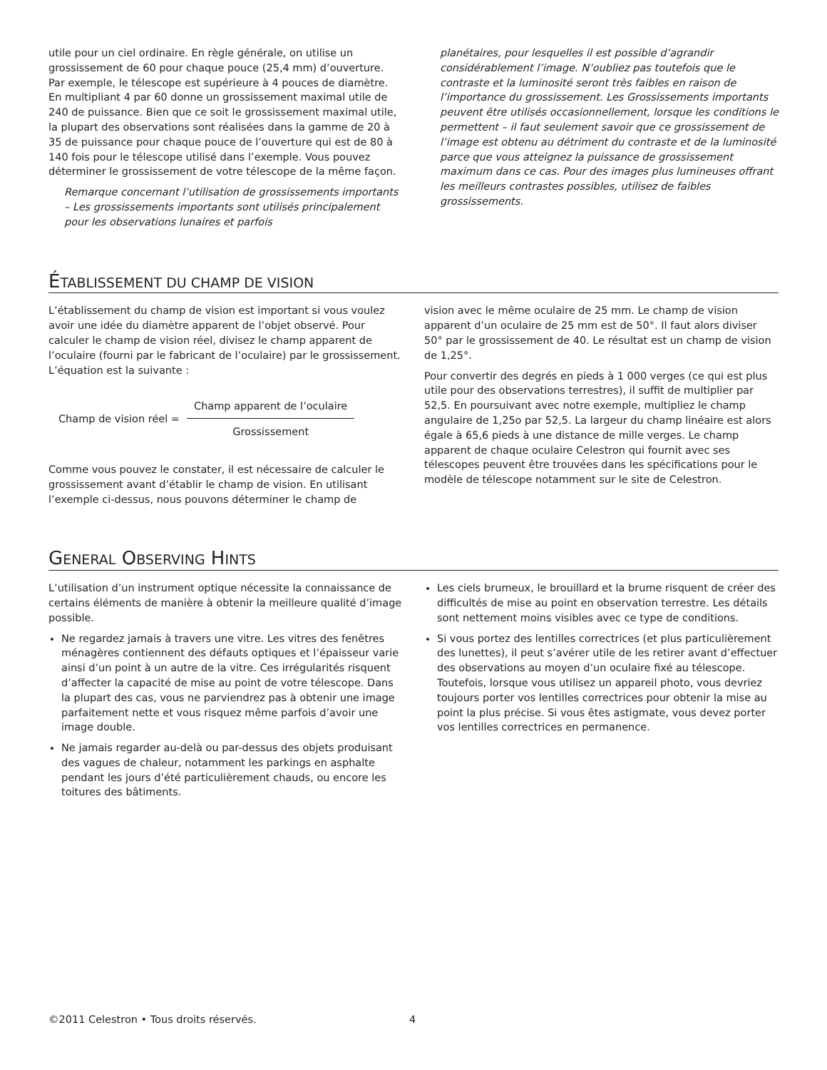utile pour un ciel ordinaire. En règle générale, on utilise un grossissement de 60 pour chaque pouce (25,4 mm) d’ouverture. Par exemple, le télescope est supérieure à 4 pouces de diamètre. En multipliant 4 par 60 donne un grossissement maximal utile de 240 de puissance. Bien que ce soit le grossissement maximal utile, la plupart des observations sont réalisées dans la gamme de 20 à 35 de puissance pour chaque pouce de l’ouverture qui est de 80 à 140 fois pour le télescope utilisé dans l’exemple. Vous pouvez déterminer le grossissement de votre télescope de la même façon.
Remarque concernant l’utilisation de grossissements importants – Les grossissements importants sont utilisés principalement pour les observations lunaires et parfois
planétaires, pour lesquelles il est possible d’agrandir considérablement l’image. N’oubliez pas toutefois que le contraste et la luminosité seront très faibles en raison de l’importance du grossissement. Les Grossissements importants peuvent être utilisés occasionnellement, lorsque les conditions le permettent – il faut seulement savoir que ce grossissement de l’image est obtenu au détriment du contraste et de la luminosité parce que vous atteignez la puissance de grossissement maximum dans ce cas. Pour des images plus lumineuses offrant les meilleurs contrastes possibles, utilisez de faibles grossissements.
ÉTABLISSEMENT DU CHAMP DE VISION
L’établissement du champ de vision est important si vous voulez avoir une idée du diamètre apparent de l’objet observé. Pour calculer le champ de vision réel, divisez le champ apparent de l’oculaire (fourni par le fabricant de l’oculaire) par le grossissement. L’équation est la suivante :
Champ de vision réel =
Champ apparent de l’oculaire
Grossissement
Comme vous pouvez le constater, il est nécessaire de calculer le grossissement avant d’établir le champ de vision. En utilisant l’exemple ci-dessus, nous pouvons déterminer le champ de
vision avec le même oculaire de 25 mm. Le champ de vision apparent d’un oculaire de 25 mm est de 50°. Il faut alors diviser 50° par le grossissement de 40. Le résultat est un champ de vision de 1,25°.
Pour convertir des degrés en pieds à 1 000 verges (ce qui est plus utile pour des observations terrestres), il suffit de multiplier par 52,5. En poursuivant avec notre exemple, multipliez le champ angulaire de 1,25o par 52,5. La largeur du champ linéaire est alors égale à 65,6 pieds à une distance de mille verges. Le champ apparent de chaque oculaire Celestron qui fournit avec ses télescopes peuvent être trouvées dans les spécifications pour le modèle de télescope notamment sur le site de Celestron.
GENERAL OBSERVING HINTS
L’utilisation d’un instrument optique nécessite la connaissance de certains éléments de manière à obtenir la meilleure qualité d’image possible.
Ne regardez jamais à travers une vitre. Les vitres des fenêtres ménagères contiennent des défauts optiques et l’épaisseur varie ainsi d’un point à un autre de la vitre. Ces irrégularités risquent d’affecter la capacité de mise au point de votre télescope. Dans la plupart des cas, vous ne parviendrez pas à obtenir une image parfaitement nette et vous risquez même parfois d’avoir une image double.
Ne jamais regarder au-delà ou par-dessus des objets produisant des vagues de chaleur, notamment les parkings en asphalte pendant les jours d’été particulièrement chauds, ou encore les toitures des bâtiments.
Les ciels brumeux, le brouillard et la brume risquent de créer des difficultés de mise au point en observation terrestre. Les détails sont nettement moins visibles avec ce type de conditions.
Si vous portez des lentilles correctrices (et plus particulièrement des lunettes), il peut s’avérer utile de les retirer avant d’effectuer des observations au moyen d’un oculaire fixé au télescope. Toutefois, lorsque vous utilisez un appareil photo, vous devriez toujours porter vos lentilles correctrices pour obtenir la mise au point la plus précise. Si vous êtes astigmate, vous devez porter vos lentilles correctrices en permanence.
©2011 Celestron • Tous droits réservés. 4